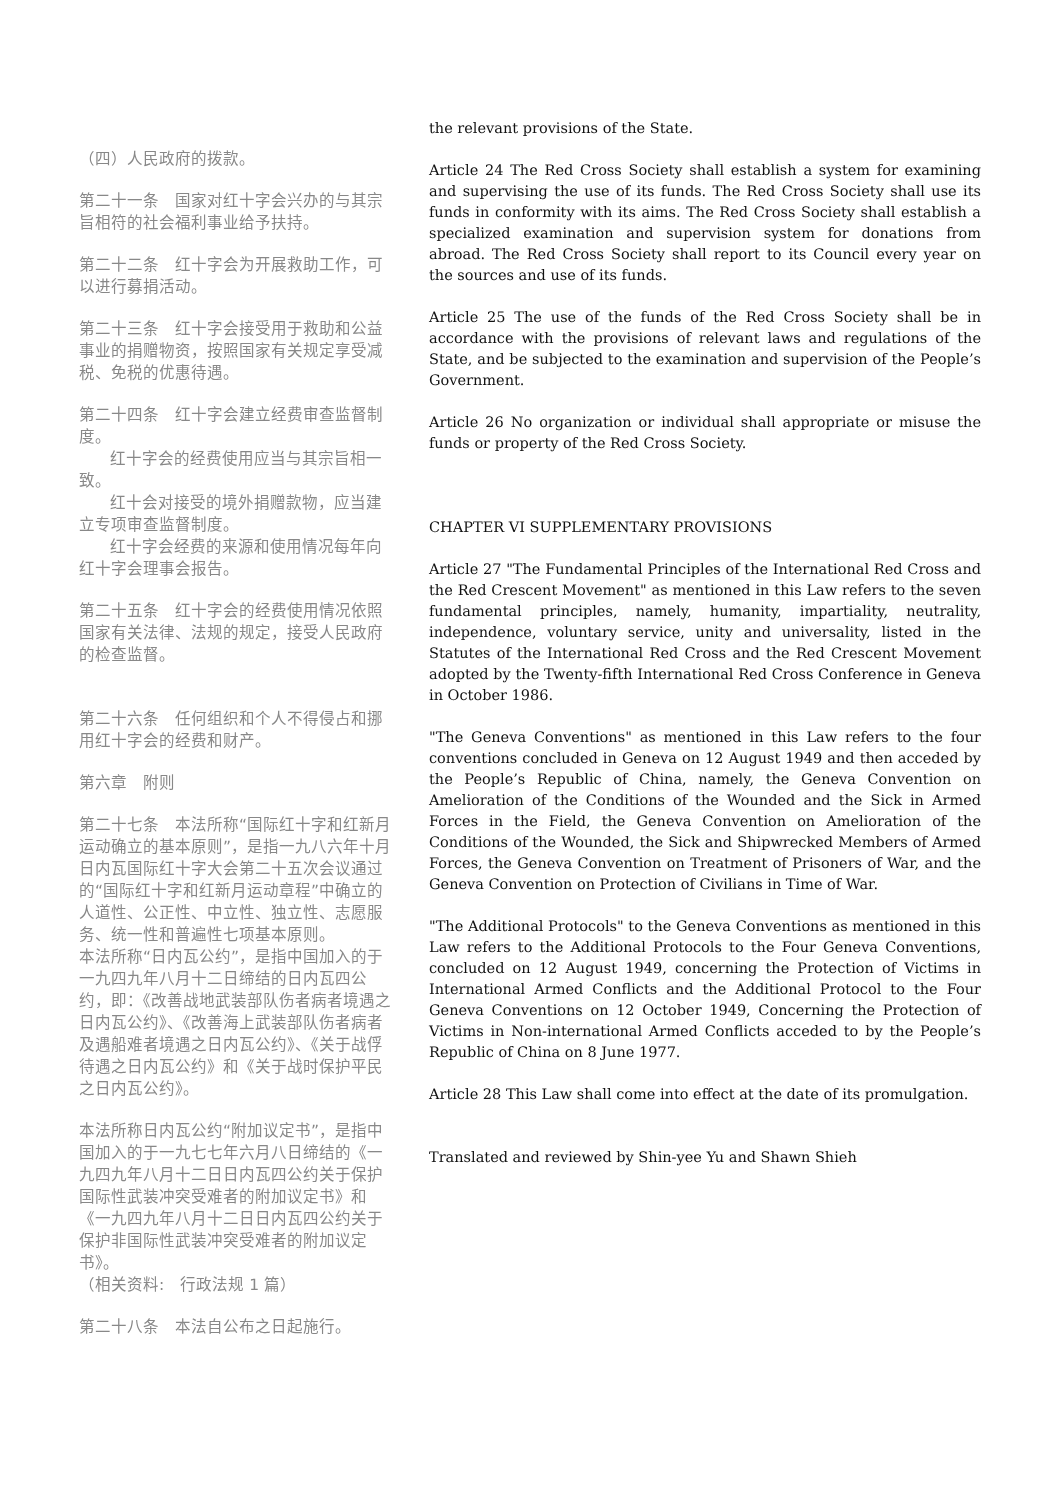（四）人民政府的拨款。
第二十一条　国家对红十字会兴办的与其宗旨相符的社会福利事业给予扶持。
第二十二条　红十字会为开展救助工作，可以进行募捐活动。
第二十三条　红十字会接受用于救助和公益事业的捐赠物资，按照国家有关规定享受减税、免税的优惠待遇。
第二十四条　红十字会建立经费审查监督制度。
红十字会的经费使用应当与其宗旨相一致。
红十会对接受的境外捐赠款物，应当建立专项审查监督制度。
红十字会经费的来源和使用情况每年向红十字会理事会报告。
第二十五条　红十字会的经费使用情况依照国家有关法律、法规的规定，接受人民政府的检查监督。
第二十六条　任何组织和个人不得侵占和挪用红十字会的经费和财产。
第六章　附则
第二十七条　本法所称“国际红十字和红新月运动确立的基本原则”，是指一九八六年十月日内瓦国际红十字大会第二十五次会议通过的“国际红十字和红新月运动章程”中确立的人道性、公正性、中立性、独立性、志愿服务、统一性和普遍性七项基本原则。
本法所称“日内瓦公约”，是指中国加入的于一九四九年八月十二日缔结的日内瓦四公约，即：《改善战地武装部队伤者病者境遇之日内瓦公约》、《改善海上武装部队伤者病者及遇船难者境遇之日内瓦公约》、《关于战俘待遇之日内瓦公约》和《关于战时保护平民之日内瓦公约》。
本法所称日内瓦公约“附加议定书”，是指中国加入的于一九七七年六月八日缔结的《一九四九年八月十二日日内瓦四公约关于保护国际性武装冲突受难者的附加议定书》和《一九四九年八月十二日日内瓦四公约关于保护非国际性武装冲突受难者的附加议定书》。
（相关资料:　行政法规 1 篇）
第二十八条　本法自公布之日起施行。
the relevant provisions of the State.
Article 24 The Red Cross Society shall establish a system for examining and supervising the use of its funds. The Red Cross Society shall use its funds in conformity with its aims. The Red Cross Society shall establish a specialized examination and supervision system for donations from abroad. The Red Cross Society shall report to its Council every year on the sources and use of its funds.
Article 25 The use of the funds of the Red Cross Society shall be in accordance with the provisions of relevant laws and regulations of the State, and be subjected to the examination and supervision of the People’s Government.
Article 26 No organization or individual shall appropriate or misuse the funds or property of the Red Cross Society.
CHAPTER VI SUPPLEMENTARY PROVISIONS
Article 27 "The Fundamental Principles of the International Red Cross and the Red Crescent Movement" as mentioned in this Law refers to the seven fundamental principles, namely, humanity, impartiality, neutrality, independence, voluntary service, unity and universality, listed in the Statutes of the International Red Cross and the Red Crescent Movement adopted by the Twenty-fifth International Red Cross Conference in Geneva in October 1986.
"The Geneva Conventions" as mentioned in this Law refers to the four conventions concluded in Geneva on 12 August 1949 and then acceded by the People’s Republic of China, namely, the Geneva Convention on Amelioration of the Conditions of the Wounded and the Sick in Armed Forces in the Field, the Geneva Convention on Amelioration of the Conditions of the Wounded, the Sick and Shipwrecked Members of Armed Forces, the Geneva Convention on Treatment of Prisoners of War, and the Geneva Convention on Protection of Civilians in Time of War.
"The Additional Protocols" to the Geneva Conventions as mentioned in this Law refers to the Additional Protocols to the Four Geneva Conventions, concluded on 12 August 1949, concerning the Protection of Victims in International Armed Conflicts and the Additional Protocol to the Four Geneva Conventions on 12 October 1949, Concerning the Protection of Victims in Non-international Armed Conflicts acceded to by the People’s Republic of China on 8 June 1977.
Article 28 This Law shall come into effect at the date of its promulgation.
Translated and reviewed by Shin-yee Yu and Shawn Shieh